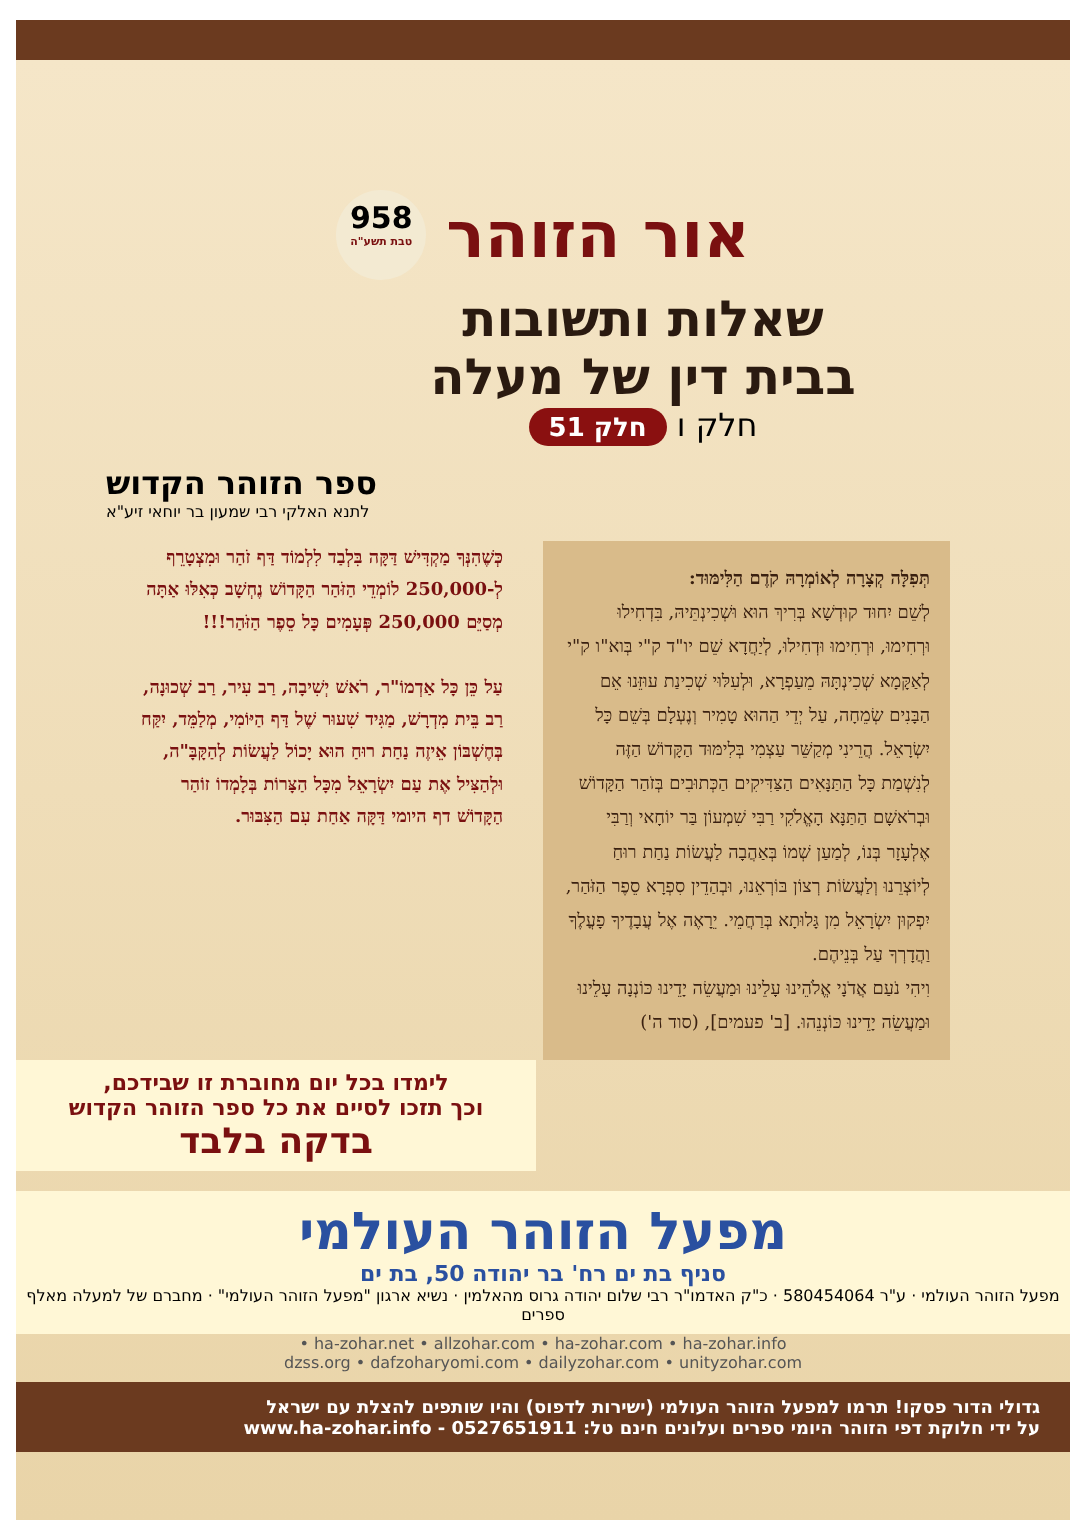אור הזוהר
958
טבת תשע"ה
שאלות ותשובות
בבית דין של מעלה
חלק ו חלק 51
ספר הזוהר הקדוש
לתנא האלקי רבי שמעון בר יוחאי זיע"א
תְּפִלָּה קְצָרָה לְאוֹמְרָהּ קֹדֶם הַלִּימּוּד:
לְשֵׁם יִחוּד קוּדְשָׁא בְּרִיךְ הוּא וּשְׁכִינְתֵּיהּ, בִּדְחִילוּ וּרְחִימוּ, וּרְחִימוּ וּדְחִילוּ, לְיַחֲדָא שֵׁם יו"ד ק"י בְּוא"ו ק"י לְאַקָּמָא שְׁכִינְתָּהּ מֵעַפְרָא, וּלְעִלּוּי שְׁכִינַת עוּזֵּנוּ אֵם הַבָּנִים שְׂמֵחָה, עַל יְדֵי הַהוּא טָמִיר וְנֶעְלָם בְּשֵׁם כָּל יִשְׂרָאֵל. הֲרֵינִי מְקַשֵּׁר עַצְמִי בְּלִימּוּד הַקָּדוֹשׁ הַזֶּה לְנִשְׁמַת כָּל הַתַּנָּאִים הַצַּדִּיקִים הַכְּתוּבִים בְּזֹהַר הַקָּדוֹשׁ וּבְרֹאשָׁם הַתַּנָּא הָאֱלֹקִי רַבִּי שִׁמְעוֹן בַּר יוֹחָאי וְרַבִּי אֶלְעָזָר בְּנוֹ, לְמַעַן שְׁמוֹ בְּאַהֲבָה לַעֲשׂוֹת נַחַת רוּחַ לְיוֹצְרֵנוּ וְלַעֲשׂוֹת רְצוֹן בּוֹרְאֵנוּ, וּבְהַדֵין סִפְרָא סֵפֶר הַזֹּהַר, יִפְקוּן יִשְׂרָאֵל מִן גָּלוּתָא בְּרַחֲמֵי. יֵרָאֶה אֶל עֲבָדֶיךָ פָעֳלֶךָ וַהֲדָרְךָ עַל בְּנֵיהֶם.
וִיהִי נֹעַם אֲדֹנָי אֱלֹהֵינוּ עָלֵינוּ וּמַעֲשֵׂה יָדֵינוּ כּוֹנְנָה עָלֵינוּ וּמַעֲשֵׂה יָדֵינוּ כּוֹנְנֵהוּ. [ב' פעמים], (סוד ה')
כְּשֶׁהִנְּךָ מַקְדִּישׁ דַּקָּה בִּלְבַד לִלְמוֹד דַּף זֹהַר וּמִצְטָרֵף לְ-250,000 לוֹמְדֵי הַזֹּהַר הַקָּדוֹשׁ נֶחְשָׁב כְּאִלּוּ אַתָּה מְסַיֵּם 250,000 פְּעָמִים כָּל סֵפֶר הַזֹּהַר!!!
עַל כֵּן כָּל אַדְמוֹ"ר, רֹאשׁ יְשִׁיבָה, רַב עִיר, רַב שְׁכוּנָה, רַב בֵּית מִדְרָשׁ, מַגִּיד שִׁעוּר שֶׁל דַּף הַיּוֹמִי, מְלַמֵּד, יִקַּח בְּחֶשְׁבּוֹן אֵיזֶה נַחַת רוּחַ הוּא יָכוֹל לַעֲשׂוֹת לְהַקָּבָּ"ה, וּלְהַצִּיל אֶת עַם יִשְׂרָאֵל מִכָּל הַצָּרוֹת בְּלָמְדוֹ זוֹהַר הַקָּדוֹשׁ דף היומי דַּקָּה אַחַת עִם הַצִּבּוּר.
לימדו בכל יום מחוברת זו שבידכם,
וכך תזכו לסיים את כל ספר הזוהר הקדוש
בדקה בלבד
מפעל הזוהר העולמי
סניף בת ים רח' בר יהודה 50, בת ים
מפעל הזוהר העולמי · ע"ר 580454064 · כ"ק האדמו"ר רבי שלום יהודה גרוס מהאלמין · נשיא ארגון "מפעל הזוהר העולמי" · מחברם של למעלה מאלף ספרים
ha-zohar.net • allzohar.com • ha-zohar.com • ha-zohar.info •
dzss.org • dafzoharyomi.com • dailyzohar.com • unityzohar.com
גדולי הדור פסקו! תרמו למפעל הזוהר העולמי (ישירות לדפוס) והיו שותפים להצלת עם ישראל
על ידי חלוקת דפי הזוהר היומי ספרים ועלונים חינם טל: 0527651911 - www.ha-zohar.info